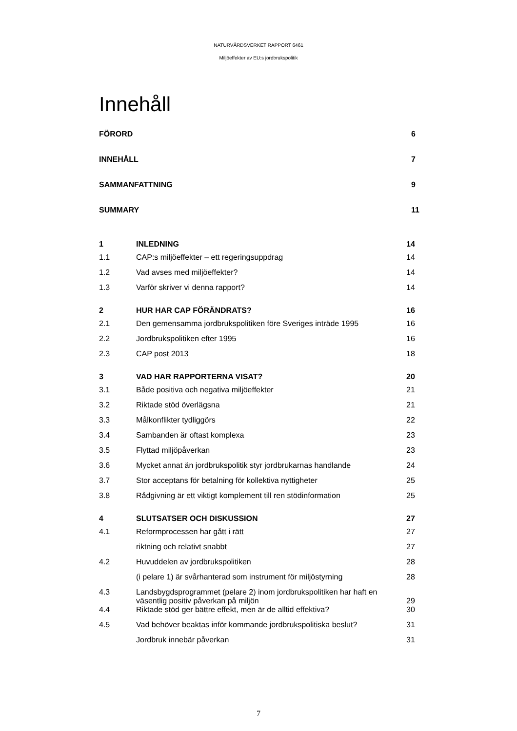NATURVÅRDSVERKET RAPPORT 6461
Miljöeffekter av EU:s jordbrukspolitik
Innehåll
FÖRORD 6
INNEHÅLL 7
SAMMANFATTNING 9
SUMMARY 11
| 1 | INLEDNING | 14 |
| 1.1 | CAP:s miljöeffekter – ett regeringsuppdrag | 14 |
| 1.2 | Vad avses med miljöeffekter? | 14 |
| 1.3 | Varför skriver vi denna rapport? | 14 |
| 2 | HUR HAR CAP FÖRÄNDRATS? | 16 |
| 2.1 | Den gemensamma jordbrukspolitiken före Sveriges inträde 1995 | 16 |
| 2.2 | Jordbrukspolitiken efter 1995 | 16 |
| 2.3 | CAP post 2013 | 18 |
| 3 | VAD HAR RAPPORTERNA VISAT? | 20 |
| 3.1 | Både positiva och negativa miljöeffekter | 21 |
| 3.2 | Riktade stöd överlägsna | 21 |
| 3.3 | Målkonflikter tydliggörs | 22 |
| 3.4 | Sambanden är oftast komplexa | 23 |
| 3.5 | Flyttad miljöpåverkan | 23 |
| 3.6 | Mycket annat än jordbrukspolitik styr jordbrukarnas handlande | 24 |
| 3.7 | Stor acceptans för betalning för kollektiva nyttigheter | 25 |
| 3.8 | Rådgivning är ett viktigt komplement till ren stödinformation | 25 |
| 4 | SLUTSATSER OCH DISKUSSION | 27 |
| 4.1 | Reformprocessen har gått i rätt | 27 |
| | riktning och relativt snabbt | 27 |
| 4.2 | Huvuddelen av jordbrukspolitiken | 28 |
| | (i pelare 1) är svårhanterad som instrument för miljöstyrning | 28 |
| 4.3 | Landsbygdsprogrammet (pelare 2) inom jordbrukspolitiken har haft en väsentlig positiv påverkan på miljön | 29 |
| 4.4 | Riktade stöd ger bättre effekt, men är de alltid effektiva? | 30 |
| 4.5 | Vad behöver beaktas inför kommande jordbrukspolitiska beslut? | 31 |
| | Jordbruk innebär påverkan | 31 |
7